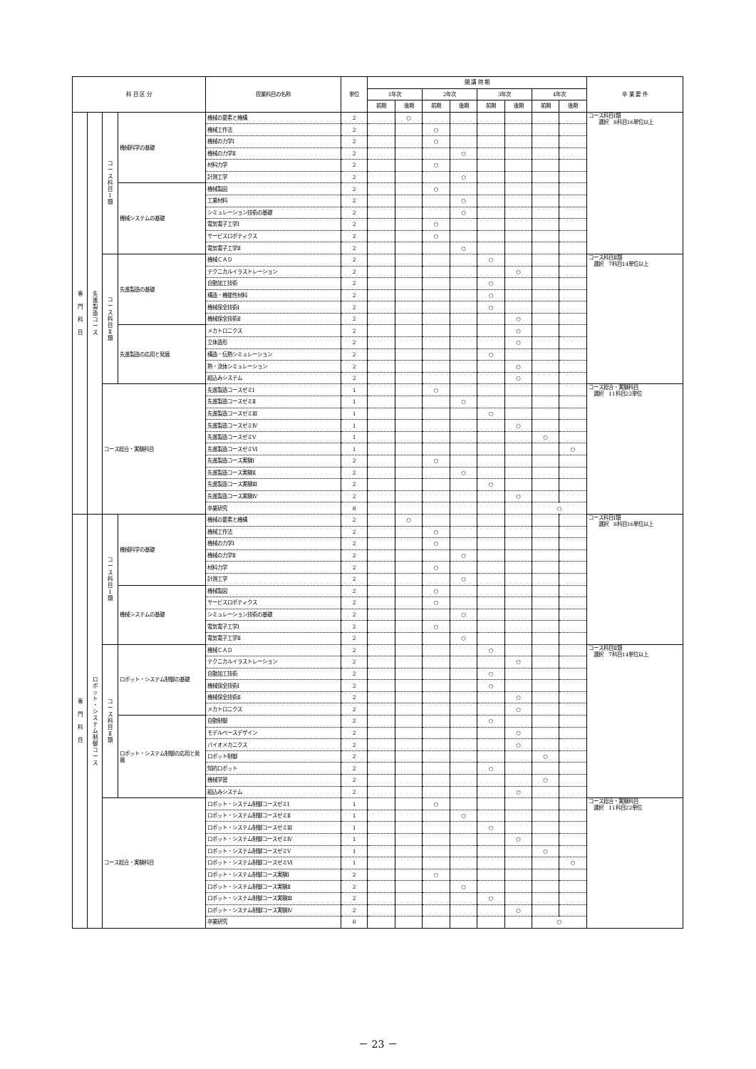| 科 目 区 分 | | | | 授業科目の名称 | 単位 | 開 講 時 期 | | | | | | | | 卒 業 要 件 |
| --- | --- | --- | --- | --- | --- | --- | --- | --- | --- | --- | --- | --- | --- | --- |
| | | | | | | 1年次 | | 2年次 | | 3年次 | | 4年次 | | |
| | | | | | | 前期 | 後期 | 前期 | 後期 | 前期 | 後期 | 前期 | 後期 | |
| 専 門 科 目 | 先 進 製 造 コ ー ス | コ ー ス 科 目 Ⅰ 類 | 機械科学の基礎 | 機械の要素と機構 | 2 | | ○ | | | | | | | コース科目Ⅰ類 選択 8科目16単位以上 |
| | | | | 機械工作法 | 2 | | | ○ | | | | | | |
| | | | | 機械の力学Ⅰ | 2 | | | ○ | | | | | | |
| | | | | 機械の力学Ⅱ | 2 | | | | ○ | | | | | |
| | | | | 材料力学 | 2 | | | ○ | | | | | | |
| | | | | 計測工学 | 2 | | | | ○ | | | | | |
| | | | 機械システムの基礎 | 機械製図 | 2 | | | ○ | | | | | | |
| | | | | 工業材料 | 2 | | | | ○ | | | | | |
| | | | | シミュレーション技術の基礎 | 2 | | | | ○ | | | | | |
| | | | | 電気電子工学Ⅰ | 2 | | | ○ | | | | | | |
| | | | | サービスロボティクス | 2 | | | ○ | | | | | | |
| | | | | 電気電子工学Ⅱ | 2 | | | | ○ | | | | | |
| | | コ ー ス 科 目 Ⅱ 類 | 先進製造の基礎 | 機械ＣＡＤ | 2 | | | | | ○ | | | | コース科目Ⅱ類 選択 7科目14単位以上 |
| | | | | テクニカルイラストレーション | 2 | | | | | | ○ | | | |
| | | | | 自動加工技術 | 2 | | | | | ○ | | | | |
| | | | | 構造・機能性材料 | 2 | | | | | ○ | | | | |
| | | | | 機械保全技術Ⅰ | 2 | | | | | ○ | | | | |
| | | | | 機械保全技術Ⅱ | 2 | | | | | | ○ | | | |
| | | | 先進製造の応用と発展 | メカトロニクス | 2 | | | | | | ○ | | | |
| | | | | 立体造形 | 2 | | | | | | ○ | | | |
| | | | | 構造・伝熱シミュレーション | 2 | | | | | ○ | | | | |
| | | | | 熱・流体シミュレーション | 2 | | | | | | ○ | | | |
| | | | | 組込みシステム | 2 | | | | | | ○ | | | |
| | | コース総合・実験科目 | | 先進製造コースゼミⅠ | 1 | | | ○ | | | | | | コース総合・実験科目 選択 11科目22単位 |
| | | | | 先進製造コースゼミⅡ | 1 | | | | ○ | | | | | |
| | | | | 先進製造コースゼミⅢ | 1 | | | | | ○ | | | | |
| | | | | 先進製造コースゼミⅣ | 1 | | | | | | ○ | | | |
| | | | | 先進製造コースゼミⅤ | 1 | | | | | | | ○ | | |
| | | | | 先進製造コースゼミⅥ | 1 | | | | | | | | ○ | |
| | | | | 先進製造コース実験Ⅰ | 2 | | | ○ | | | | | | |
| | | | | 先進製造コース実験Ⅱ | 2 | | | | ○ | | | | | |
| | | | | 先進製造コース実験Ⅲ | 2 | | | | | ○ | | | | |
| | | | | 先進製造コース実験Ⅳ | 2 | | | | | | ○ | | | |
| | | | | 卒業研究 | 8 | | | | | | | ○ | | |
| 専 門 科 目 | ロ ボ ッ ト ・ シ ス テ ム 制 御 コ ー ス | コ ー ス 科 目 Ⅰ 類 | 機械科学の基礎 | 機械の要素と機構 | 2 | | ○ | | | | | | | コース科目Ⅰ類 選択 8科目16単位以上 |
| | | | | 機械工作法 | 2 | | | ○ | | | | | | |
| | | | | 機械の力学Ⅰ | 2 | | | ○ | | | | | | |
| | | | | 機械の力学Ⅱ | 2 | | | | ○ | | | | | |
| | | | | 材料力学 | 2 | | | ○ | | | | | | |
| | | | | 計測工学 | 2 | | | | ○ | | | | | |
| | | | 機械システムの基礎 | 機械製図 | 2 | | | ○ | | | | | | |
| | | | | サービスロボティクス | 2 | | | ○ | | | | | | |
| | | | | シミュレーション技術の基礎 | 2 | | | | ○ | | | | | |
| | | | | 電気電子工学Ⅰ | 2 | | | ○ | | | | | | |
| | | | | 電気電子工学Ⅱ | 2 | | | | ○ | | | | | |
| | | コ ー ス 科 目 Ⅱ 類 | ロボット・システム制御の基礎 | 機械ＣＡＤ | 2 | | | | | ○ | | | | コース科目Ⅱ類 選択 7科目14単位以上 |
| | | | | テクニカルイラストレーション | 2 | | | | | | ○ | | | |
| | | | | 自動加工技術 | 2 | | | | | ○ | | | | |
| | | | | 機械保全技術Ⅰ | 2 | | | | | ○ | | | | |
| | | | | 機械保全技術Ⅱ | 2 | | | | | | ○ | | | |
| | | | | メカトロニクス | 2 | | | | | | ○ | | | |
| | | | ロボット・システム制御の応用と発展 | 自動制御 | 2 | | | | | ○ | | | | |
| | | | | モデルベースデザイン | 2 | | | | | | ○ | | | |
| | | | | バイオメカニクス | 2 | | | | | | ○ | | | |
| | | | | ロボット制御 | 2 | | | | | | | ○ | | |
| | | | | 知的ロボット | 2 | | | | | ○ | | | | |
| | | | | 機械学習 | 2 | | | | | | | ○ | | |
| | | | | 組込みシステム | 2 | | | | | | ○ | | | |
| | | コース総合・実験科目 | | ロボット・システム制御コースゼミⅠ | 1 | | | ○ | | | | | | コース総合・実験科目 選択 11科目22単位 |
| | | | | ロボット・システム制御コースゼミⅡ | 1 | | | | ○ | | | | | |
| | | | | ロボット・システム制御コースゼミⅢ | 1 | | | | | ○ | | | | |
| | | | | ロボット・システム制御コースゼミⅣ | 1 | | | | | | ○ | | | |
| | | | | ロボット・システム制御コースゼミⅤ | 1 | | | | | | | ○ | | |
| | | | | ロボット・システム制御コースゼミⅥ | 1 | | | | | | | | ○ | |
| | | | | ロボット・システム制御コース実験Ⅰ | 2 | | | ○ | | | | | | |
| | | | | ロボット・システム制御コース実験Ⅱ | 2 | | | | ○ | | | | | |
| | | | | ロボット・システム制御コース実験Ⅲ | 2 | | | | | ○ | | | | |
| | | | | ロボット・システム制御コース実験Ⅳ | 2 | | | | | | ○ | | | |
| | | | | 卒業研究 | 8 | | | | | | | ○ | | |
－ 23 －